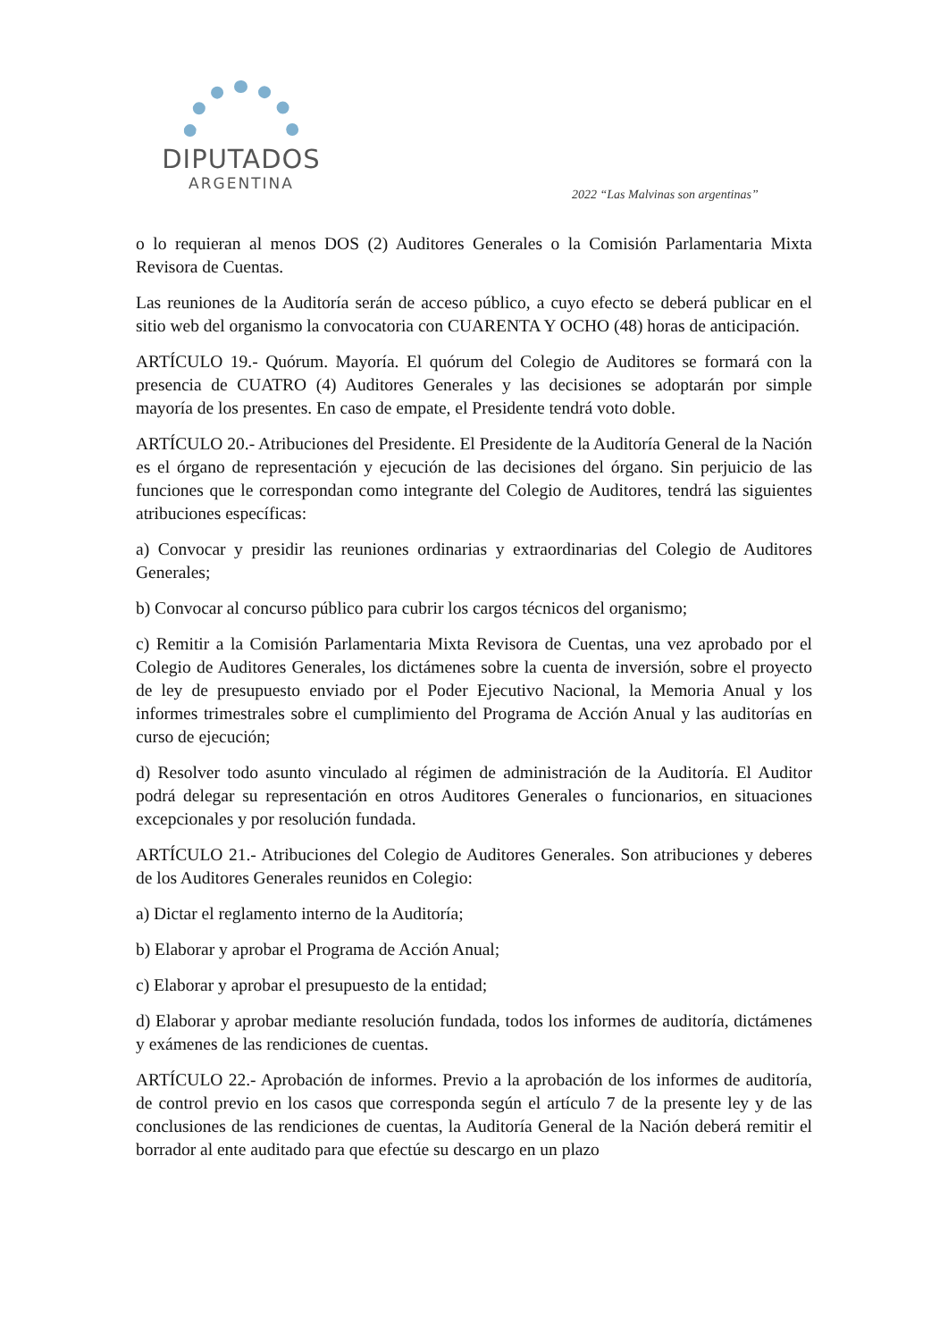DIPUTADOS
ARGENTINA
2022 “Las Malvinas son argentinas”
o lo requieran al menos DOS (2) Auditores Generales o la Comisión Parlamentaria Mixta Revisora de Cuentas.
Las reuniones de la Auditoría serán de acceso público, a cuyo efecto se deberá publicar en el sitio web del organismo la convocatoria con CUARENTA Y OCHO (48) horas de anticipación.
ARTÍCULO 19.- Quórum. Mayoría. El quórum del Colegio de Auditores se formará con la presencia de CUATRO (4) Auditores Generales y las decisiones se adoptarán por simple mayoría de los presentes. En caso de empate, el Presidente tendrá voto doble.
ARTÍCULO 20.- Atribuciones del Presidente. El Presidente de la Auditoría General de la Nación es el órgano de representación y ejecución de las decisiones del órgano. Sin perjuicio de las funciones que le correspondan como integrante del Colegio de Auditores, tendrá las siguientes atribuciones específicas:
a) Convocar y presidir las reuniones ordinarias y extraordinarias del Colegio de Auditores Generales;
b) Convocar al concurso público para cubrir los cargos técnicos del organismo;
c) Remitir a la Comisión Parlamentaria Mixta Revisora de Cuentas, una vez aprobado por el Colegio de Auditores Generales, los dictámenes sobre la cuenta de inversión, sobre el proyecto de ley de presupuesto enviado por el Poder Ejecutivo Nacional, la Memoria Anual y los informes trimestrales sobre el cumplimiento del Programa de Acción Anual y las auditorías en curso de ejecución;
d) Resolver todo asunto vinculado al régimen de administración de la Auditoría. El Auditor podrá delegar su representación en otros Auditores Generales o funcionarios, en situaciones excepcionales y por resolución fundada.
ARTÍCULO 21.- Atribuciones del Colegio de Auditores Generales. Son atribuciones y deberes de los Auditores Generales reunidos en Colegio:
a) Dictar el reglamento interno de la Auditoría;
b) Elaborar y aprobar el Programa de Acción Anual;
c) Elaborar y aprobar el presupuesto de la entidad;
d) Elaborar y aprobar mediante resolución fundada, todos los informes de auditoría, dictámenes y exámenes de las rendiciones de cuentas.
ARTÍCULO 22.- Aprobación de informes. Previo a la aprobación de los informes de auditoría, de control previo en los casos que corresponda según el artículo 7 de la presente ley y de las conclusiones de las rendiciones de cuentas, la Auditoría General de la Nación deberá remitir el borrador al ente auditado para que efectúe su descargo en un plazo